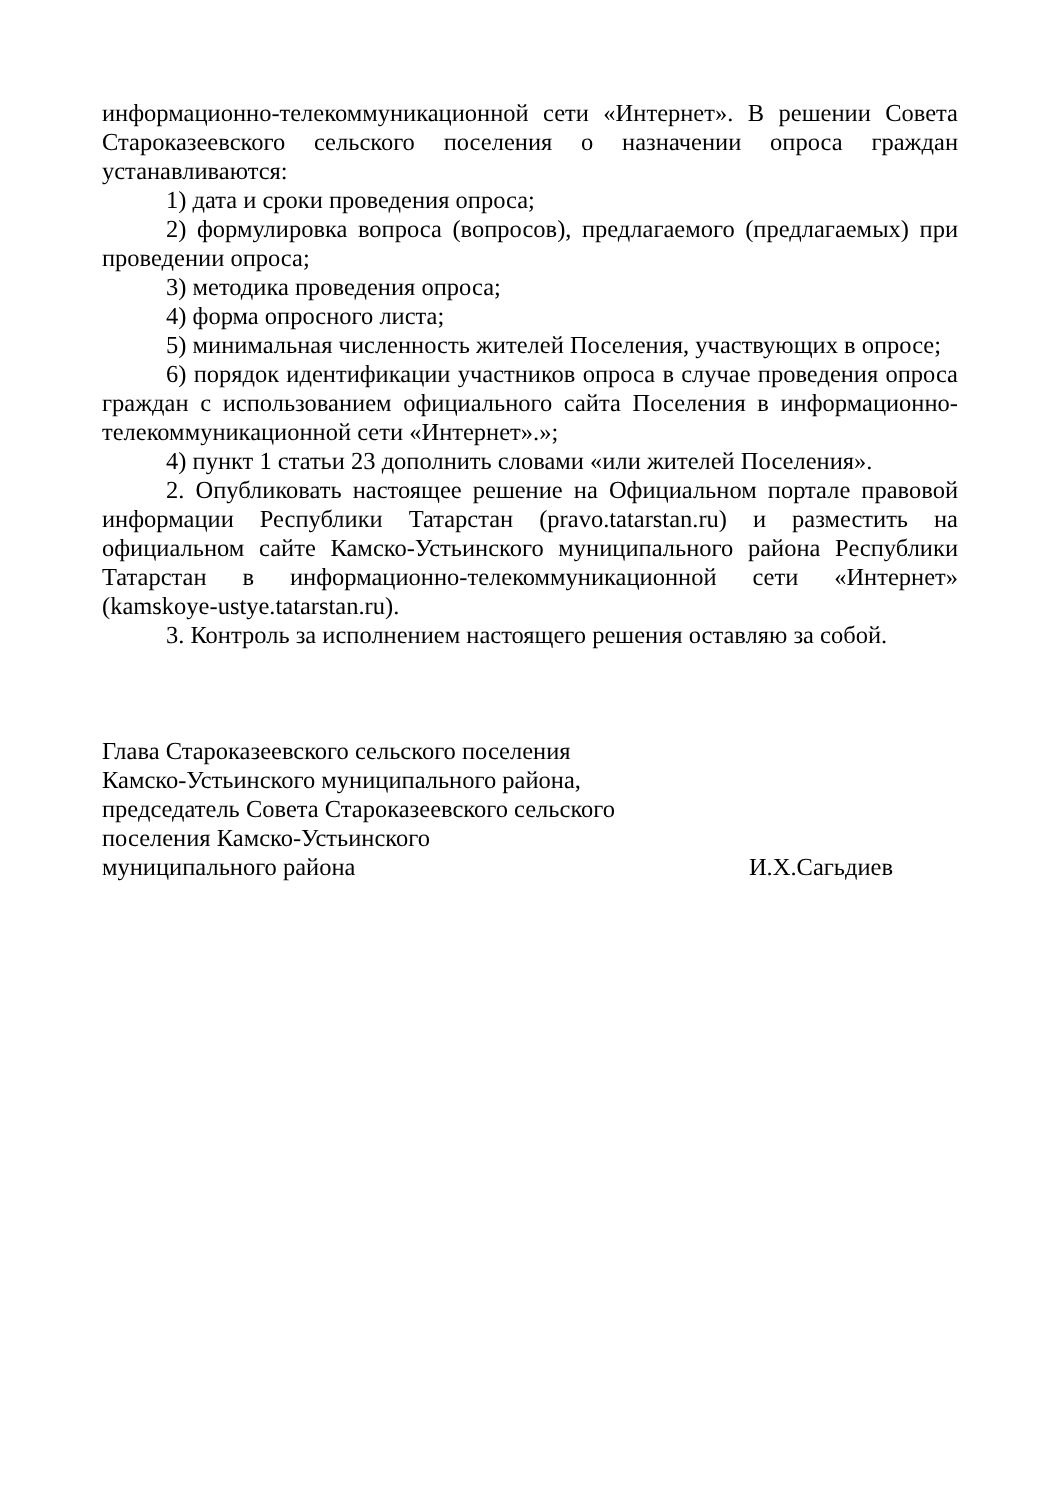информационно-телекоммуникационной сети «Интернет». В решении Совета Староказеевского сельского поселения о назначении опроса граждан устанавливаются:
1) дата и сроки проведения опроса;
2) формулировка вопроса (вопросов), предлагаемого (предлагаемых) при проведении опроса;
3) методика проведения опроса;
4) форма опросного листа;
5) минимальная численность жителей Поселения, участвующих в опросе;
6) порядок идентификации участников опроса в случае проведения опроса граждан с использованием официального сайта Поселения в информационно-телекоммуникационной сети «Интернет».»;
4) пункт 1 статьи 23 дополнить словами «или жителей Поселения».
2. Опубликовать настоящее решение на Официальном портале правовой информации Республики Татарстан (pravo.tatarstan.ru) и разместить на официальном сайте Камско-Устьинского муниципального района Республики Татарстан в информационно-телекоммуникационной сети «Интернет» (kamskoye-ustye.tatarstan.ru).
3. Контроль за исполнением настоящего решения оставляю за собой.
Глава Староказеевского сельского поселения
Камско-Устьинского муниципального района,
председатель Совета Староказеевского сельского
поселения Камско-Устьинского
муниципального района И.Х.Сагьдиев